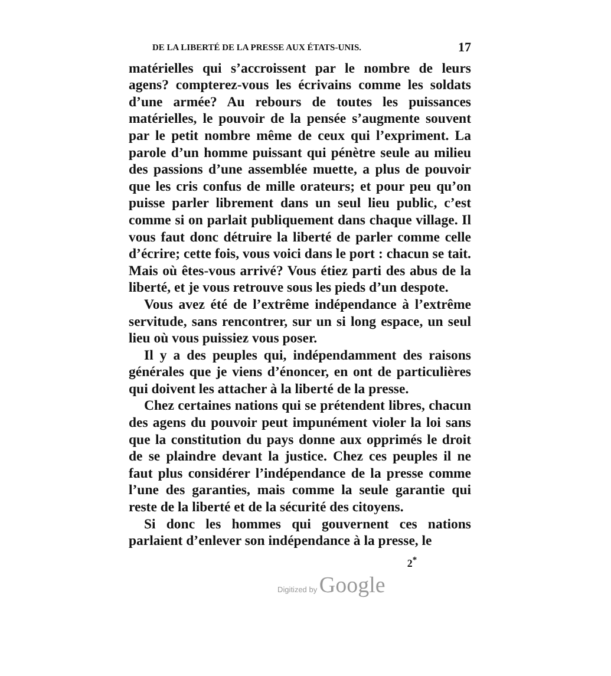DE LA LIBERTÉ DE LA PRESSE AUX ÉTATS-UNIS. 17
matérielles qui s’accroissent par le nombre de leurs agens? compterez-vous les écrivains comme les soldats d’une armée? Au rebours de toutes les puissances matérielles, le pouvoir de la pensée s’augmente souvent par le petit nombre même de ceux qui l’expriment. La parole d’un homme puissant qui pénètre seule au milieu des passions d’une assemblée muette, a plus de pouvoir que les cris confus de mille orateurs; et pour peu qu’on puisse parler librement dans un seul lieu public, c’est comme si on parlait publiquement dans chaque village. Il vous faut donc détruire la liberté de parler comme celle d’écrire; cette fois, vous voici dans le port : chacun se tait. Mais où êtes-vous arrivé? Vous étiez parti des abus de la liberté, et je vous retrouve sous les pieds d’un despote.
Vous avez été de l’extrême indépendance à l’extrême servitude, sans rencontrer, sur un si long espace, un seul lieu où vous puissiez vous poser.
Il y a des peuples qui, indépendamment des raisons générales que je viens d’énoncer, en ont de particulières qui doivent les attacher à la liberté de la presse.
Chez certaines nations qui se prétendent libres, chacun des agens du pouvoir peut impunément violer la loi sans que la constitution du pays donne aux opprimés le droit de se plaindre devant la justice. Chez ces peuples il ne faut plus considérer l’indépendance de la presse comme l’une des garanties, mais comme la seule garantie qui reste de la liberté et de la sécurité des citoyens.
Si donc les hommes qui gouvernent ces nations parlaient d’enlever son indépendance à la presse, le
2<sup>*</sup>
Digitized by Google